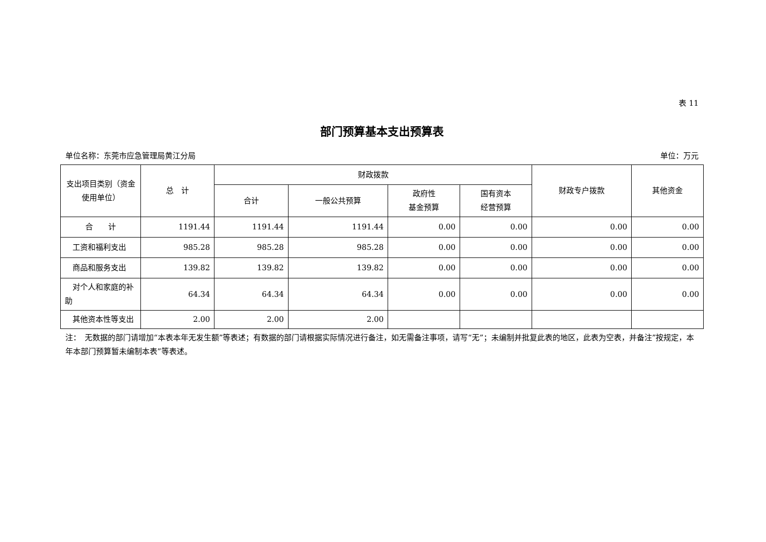表 11
部门预算基本支出预算表
单位名称：东莞市应急管理局黄江分局 单位：万元
| 支出项目类别（资金使用单位） | 总 计 | 财政拨款 | | | | 财政专户拨款 | 其他资金 |
| --- | --- | --- | --- | --- | --- | --- | --- |
| | | 合计 | 一般公共预算 | 政府性 基金预算 | 国有资本 经营预算 | | |
| 合 计 | 1191.44 | 1191.44 | 1191.44 | 0.00 | 0.00 | 0.00 | 0.00 |
| 工资和福利支出 | 985.28 | 985.28 | 985.28 | 0.00 | 0.00 | 0.00 | 0.00 |
| 商品和服务支出 | 139.82 | 139.82 | 139.82 | 0.00 | 0.00 | 0.00 | 0.00 |
| 对个人和家庭的补助 | 64.34 | 64.34 | 64.34 | 0.00 | 0.00 | 0.00 | 0.00 |
| 其他资本性等支出 | 2.00 | 2.00 | 2.00 | | | | |
注：　无数据的部门请增加“本表本年无发生额”等表述；有数据的部门请根据实际情况进行备注，如无需备注事项，请写“无”；未编制并批复此表的地区，此表为空表，并备注”按规定，本年本部门预算暂未编制本表”等表述。